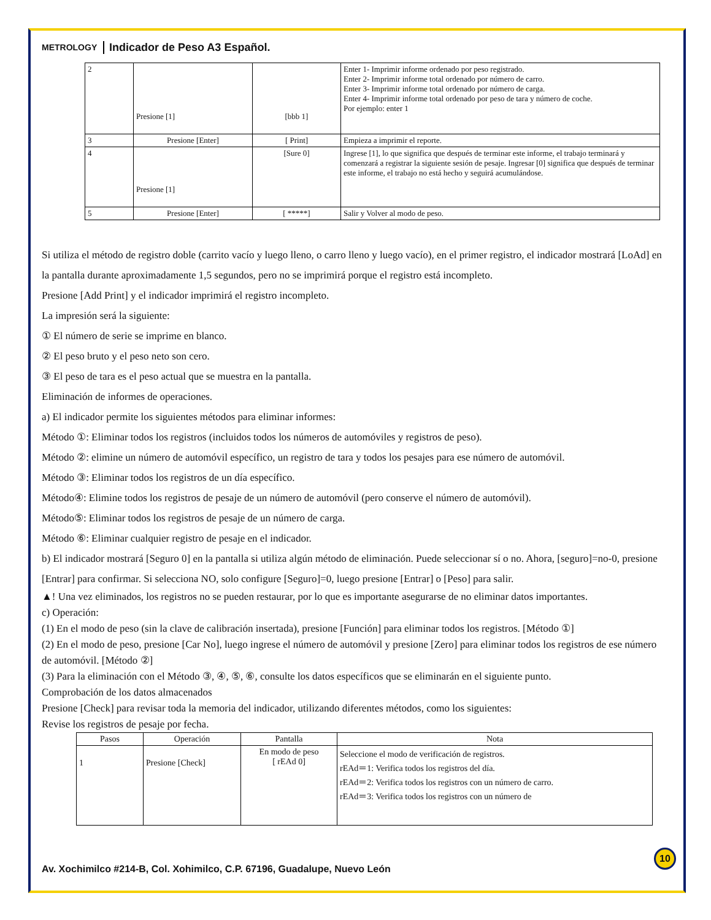METROLOGY
Indicador de Peso A3 Español.
| 2 | Presione [1] | [bbb 1] | Enter 1- Imprimir informe ordenado por peso registrado. Enter 2- Imprimir informe total ordenado por número de carro. Enter 3- Imprimir informe total ordenado por número de carga. Enter 4- Imprimir informe total ordenado por peso de tara y número de coche. Por ejemplo: enter 1 |
| 3 | Presione [Enter] | [ Print] | Empieza a imprimir el reporte. |
| 4 | Presione [1] | [Sure 0] | Ingrese [1], lo que significa que después de terminar este informe, el trabajo terminará y comenzará a registrar la siguiente sesión de pesaje. Ingresar [0] significa que después de terminar este informe, el trabajo no está hecho y seguirá acumulándose. |
| 5 | Presione [Enter] | [ *****] | Salir y Volver al modo de peso. |
Si utiliza el método de registro doble (carrito vacío y luego lleno, o carro lleno y luego vacío), en el primer registro, el indicador mostrará [LoAd] en la pantalla durante aproximadamente 1,5 segundos, pero no se imprimirá porque el registro está incompleto.
Presione [Add Print] y el indicador imprimirá el registro incompleto.
La impresión será la siguiente:
① El número de serie se imprime en blanco.
② El peso bruto y el peso neto son cero.
③ El peso de tara es el peso actual que se muestra en la pantalla.
Eliminación de informes de operaciones.
a) El indicador permite los siguientes métodos para eliminar informes:
Método ①: Eliminar todos los registros (incluidos todos los números de automóviles y registros de peso).
Método ②: elimine un número de automóvil específico, un registro de tara y todos los pesajes para ese número de automóvil.
Método ③: Eliminar todos los registros de un día específico.
Método④: Elimine todos los registros de pesaje de un número de automóvil (pero conserve el número de automóvil).
Método⑤: Eliminar todos los registros de pesaje de un número de carga.
Método ⑥: Eliminar cualquier registro de pesaje en el indicador.
b) El indicador mostrará [Seguro 0] en la pantalla si utiliza algún método de eliminación. Puede seleccionar sí o no. Ahora, [seguro]=no-0, presione [Entrar] para confirmar. Si selecciona NO, solo configure [Seguro]=0, luego presione [Entrar] o [Peso] para salir.
▲! Una vez eliminados, los registros no se pueden restaurar, por lo que es importante asegurarse de no eliminar datos importantes.
c) Operación:
(1) En el modo de peso (sin la clave de calibración insertada), presione [Función] para eliminar todos los registros. [Método ①]
(2) En el modo de peso, presione [Car No], luego ingrese el número de automóvil y presione [Zero] para eliminar todos los registros de ese número de automóvil. [Método ②]
(3) Para la eliminación con el Método ③, ④, ⑤, ⑥, consulte los datos específicos que se eliminarán en el siguiente punto.
Comprobación de los datos almacenados
Presione [Check] para revisar toda la memoria del indicador, utilizando diferentes métodos, como los siguientes:
Revise los registros de pesaje por fecha.
| Pasos | Operación | Pantalla | Nota |
| --- | --- | --- | --- |
| 1 | Presione [Check] | En modo de peso [ rEAd 0] | Seleccione el modo de verificación de registros. rEAd＝1: Verifica todos los registros del día. rEAd＝2: Verifica todos los registros con un número de carro. rEAd＝3: Verifica todos los registros con un número de |
10
Av. Xochimilco #214-B, Col. Xohimilco, C.P. 67196, Guadalupe, Nuevo León